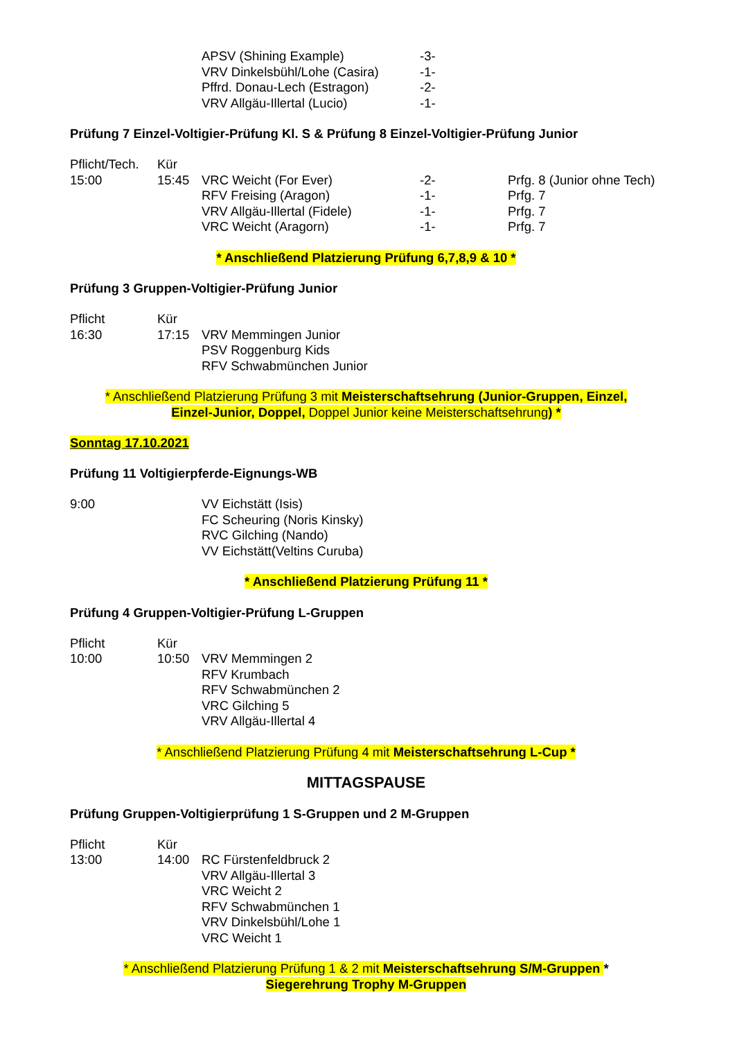APSV (Shining Example) -3-
VRV Dinkelsbühl/Lohe (Casira) -1-
Pffrd. Donau-Lech (Estragon) -2-
VRV Allgäu-Illertal (Lucio) -1-
Prüfung 7 Einzel-Voltigier-Prüfung Kl. S & Prüfung 8 Einzel-Voltigier-Prüfung Junior
Pflicht/Tech. Kür
15:00 15:45 VRC Weicht (For Ever) -2- Prfg. 8 (Junior ohne Tech)
RFV Freising (Aragon) -1- Prfg. 7
VRV Allgäu-Illertal (Fidele) -1- Prfg. 7
VRC Weicht (Aragorn) -1- Prfg. 7
* Anschließend Platzierung Prüfung 6,7,8,9 & 10 *
Prüfung 3 Gruppen-Voltigier-Prüfung Junior
Pflicht Kür
16:30 17:15 VRV Memmingen Junior
PSV Roggenburg Kids
RFV Schwabmünchen Junior
* Anschließend Platzierung Prüfung 3 mit Meisterschaftsehrung (Junior-Gruppen, Einzel,
Einzel-Junior, Doppel, Doppel Junior keine Meisterschaftsehrung) *
Sonntag 17.10.2021
Prüfung 11 Voltigierpferde-Eignungs-WB
9:00 VV Eichstätt (Isis)
FC Scheuring (Noris Kinsky)
RVC Gilching (Nando)
VV Eichstätt(Veltins Curuba)
* Anschließend Platzierung Prüfung 11 *
Prüfung 4 Gruppen-Voltigier-Prüfung L-Gruppen
Pflicht Kür
10:00 10:50 VRV Memmingen 2
RFV Krumbach
RFV Schwabmünchen 2
VRC Gilching 5
VRV Allgäu-Illertal 4
* Anschließend Platzierung Prüfung 4 mit Meisterschaftsehrung L-Cup *
MITTAGSPAUSE
Prüfung Gruppen-Voltigierprüfung 1 S-Gruppen und 2 M-Gruppen
Pflicht Kür
13:00 14:00 RC Fürstenfeldbruck 2
VRV Allgäu-Illertal 3
VRC Weicht 2
RFV Schwabmünchen 1
VRV Dinkelsbühl/Lohe 1
VRC Weicht 1
* Anschließend Platzierung Prüfung 1 & 2 mit Meisterschaftsehrung S/M-Gruppen *
Siegerehrung Trophy M-Gruppen